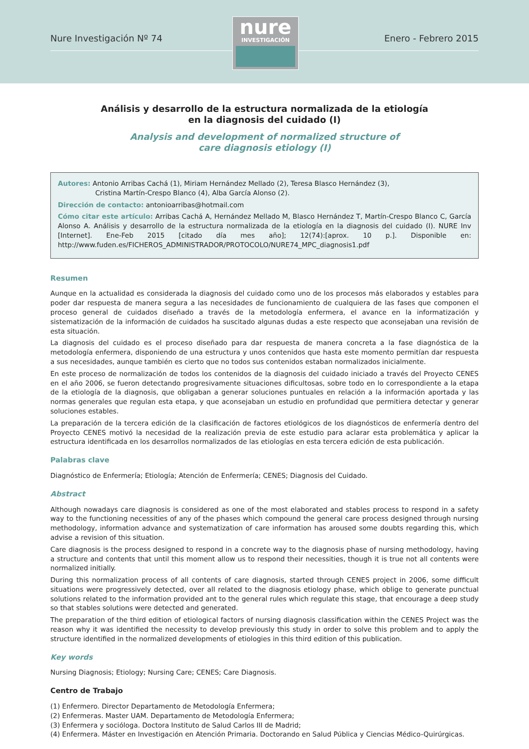Nure Investigación Nº 74 Enero - Febrero 2015
nure
INVESTIGACIÓN
Análisis y desarrollo de la estructura normalizada de la etiología
en la diagnosis del cuidado (I)
Analysis and development of normalized structure of
care diagnosis etiology (I)
Autores: Antonio Arribas Cachá (1), Miriam Hernández Mellado (2), Teresa Blasco Hernández (3),
Cristina Martín-Crespo Blanco (4), Alba García Alonso (2).
Dirección de contacto: antonioarribas@hotmail.com
Cómo citar este artículo: Arribas Cachá A, Hernández Mellado M, Blasco Hernández T, Martín-Crespo Blanco C, García Alonso A. Análisis y desarrollo de la estructura normalizada de la etiología en la diagnosis del cuidado (I). NURE Inv [Internet]. Ene-Feb 2015 [citado día mes año]; 12(74):[aprox. 10 p.]. Disponible en: http://www.fuden.es/FICHEROS_ADMINISTRADOR/PROTOCOLO/NURE74_MPC_diagnosis1.pdf
Resumen
Aunque en la actualidad es considerada la diagnosis del cuidado como uno de los procesos más elaborados y estables para poder dar respuesta de manera segura a las necesidades de funcionamiento de cualquiera de las fases que componen el proceso general de cuidados diseñado a través de la metodología enfermera, el avance en la informatización y sistematización de la información de cuidados ha suscitado algunas dudas a este respecto que aconsejaban una revisión de esta situación.
La diagnosis del cuidado es el proceso diseñado para dar respuesta de manera concreta a la fase diagnóstica de la metodología enfermera, disponiendo de una estructura y unos contenidos que hasta este momento permitían dar respuesta a sus necesidades, aunque también es cierto que no todos sus contenidos estaban normalizados inicialmente.
En este proceso de normalización de todos los contenidos de la diagnosis del cuidado iniciado a través del Proyecto CENES en el año 2006, se fueron detectando progresivamente situaciones dificultosas, sobre todo en lo correspondiente a la etapa de la etiología de la diagnosis, que obligaban a generar soluciones puntuales en relación a la información aportada y las normas generales que regulan esta etapa, y que aconsejaban un estudio en profundidad que permitiera detectar y generar soluciones estables.
La preparación de la tercera edición de la clasificación de factores etiológicos de los diagnósticos de enfermería dentro del Proyecto CENES motivó la necesidad de la realización previa de este estudio para aclarar esta problemática y aplicar la estructura identificada en los desarrollos normalizados de las etiologías en esta tercera edición de esta publicación.
Palabras clave
Diagnóstico de Enfermería; Etiología; Atención de Enfermería; CENES; Diagnosis del Cuidado.
Abstract
Although nowadays care diagnosis is considered as one of the most elaborated and stables process to respond in a safety way to the functioning necessities of any of the phases which compound the general care process designed through nursing methodology, information advance and systematization of care information has aroused some doubts regarding this, which advise a revision of this situation.
Care diagnosis is the process designed to respond in a concrete way to the diagnosis phase of nursing methodology, having a structure and contents that until this moment allow us to respond their necessities, though it is true not all contents were normalized initially.
During this normalization process of all contents of care diagnosis, started through CENES project in 2006, some difficult situations were progressively detected, over all related to the diagnosis etiology phase, which oblige to generate punctual solutions related to the information provided ant to the general rules which regulate this stage, that encourage a deep study so that stables solutions were detected and generated.
The preparation of the third edition of etiological factors of nursing diagnosis classification within the CENES Project was the reason why it was identified the necessity to develop previously this study in order to solve this problem and to apply the structure identified in the normalized developments of etiologies in this third edition of this publication.
Key words
Nursing Diagnosis; Etiology; Nursing Care; CENES; Care Diagnosis.
Centro de Trabajo
(1) Enfermero. Director Departamento de Metodología Enfermera;
(2) Enfermeras. Master UAM. Departamento de Metodología Enfermera;
(3) Enfermera y socióloga. Doctora Instituto de Salud Carlos III de Madrid;
(4) Enfermera. Máster en Investigación en Atención Primaria. Doctorando en Salud Pública y Ciencias Médico-Quirúrgicas.